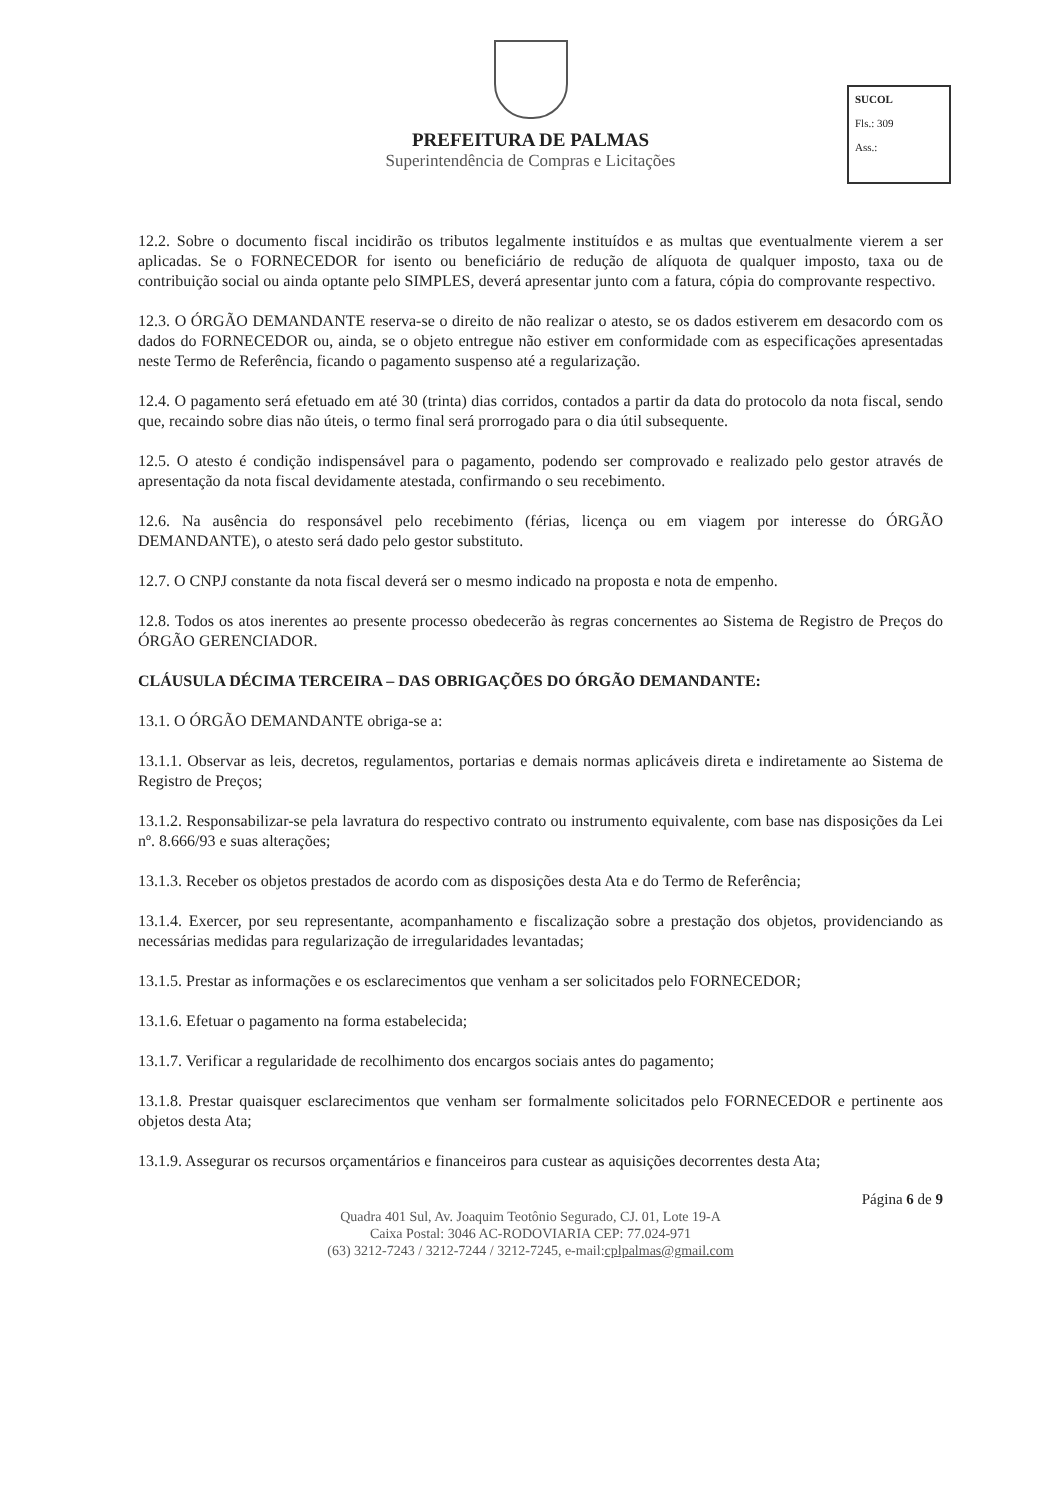SUCOL
Fls.: 309
Ass.:
PREFEITURA DE PALMAS
Superintendência de Compras e Licitações
12.2. Sobre o documento fiscal incidirão os tributos legalmente instituídos e as multas que eventualmente vierem a ser aplicadas. Se o FORNECEDOR for isento ou beneficiário de redução de alíquota de qualquer imposto, taxa ou de contribuição social ou ainda optante pelo SIMPLES, deverá apresentar junto com a fatura, cópia do comprovante respectivo.
12.3. O ÓRGÃO DEMANDANTE reserva-se o direito de não realizar o atesto, se os dados estiverem em desacordo com os dados do FORNECEDOR ou, ainda, se o objeto entregue não estiver em conformidade com as especificações apresentadas neste Termo de Referência, ficando o pagamento suspenso até a regularização.
12.4. O pagamento será efetuado em até 30 (trinta) dias corridos, contados a partir da data do protocolo da nota fiscal, sendo que, recaindo sobre dias não úteis, o termo final será prorrogado para o dia útil subsequente.
12.5. O atesto é condição indispensável para o pagamento, podendo ser comprovado e realizado pelo gestor através de apresentação da nota fiscal devidamente atestada, confirmando o seu recebimento.
12.6. Na ausência do responsável pelo recebimento (férias, licença ou em viagem por interesse do ÓRGÃO DEMANDANTE), o atesto será dado pelo gestor substituto.
12.7. O CNPJ constante da nota fiscal deverá ser o mesmo indicado na proposta e nota de empenho.
12.8. Todos os atos inerentes ao presente processo obedecerão às regras concernentes ao Sistema de Registro de Preços do ÓRGÃO GERENCIADOR.
CLÁUSULA DÉCIMA TERCEIRA – DAS OBRIGAÇÕES DO ÓRGÃO DEMANDANTE:
13.1. O ÓRGÃO DEMANDANTE obriga-se a:
13.1.1. Observar as leis, decretos, regulamentos, portarias e demais normas aplicáveis direta e indiretamente ao Sistema de Registro de Preços;
13.1.2. Responsabilizar-se pela lavratura do respectivo contrato ou instrumento equivalente, com base nas disposições da Lei nº. 8.666/93 e suas alterações;
13.1.3. Receber os objetos prestados de acordo com as disposições desta Ata e do Termo de Referência;
13.1.4. Exercer, por seu representante, acompanhamento e fiscalização sobre a prestação dos objetos, providenciando as necessárias medidas para regularização de irregularidades levantadas;
13.1.5. Prestar as informações e os esclarecimentos que venham a ser solicitados pelo FORNECEDOR;
13.1.6. Efetuar o pagamento na forma estabelecida;
13.1.7. Verificar a regularidade de recolhimento dos encargos sociais antes do pagamento;
13.1.8. Prestar quaisquer esclarecimentos que venham ser formalmente solicitados pelo FORNECEDOR e pertinente aos objetos desta Ata;
13.1.9. Assegurar os recursos orçamentários e financeiros para custear as aquisições decorrentes desta Ata;
Página 6 de 9
Quadra 401 Sul, Av. Joaquim Teotônio Segurado, CJ. 01, Lote 19-A
Caixa Postal: 3046 AC-RODOVIARIA CEP: 77.024-971
(63) 3212-7243 / 3212-7244 / 3212-7245, e-mail:cplpalmas@gmail.com